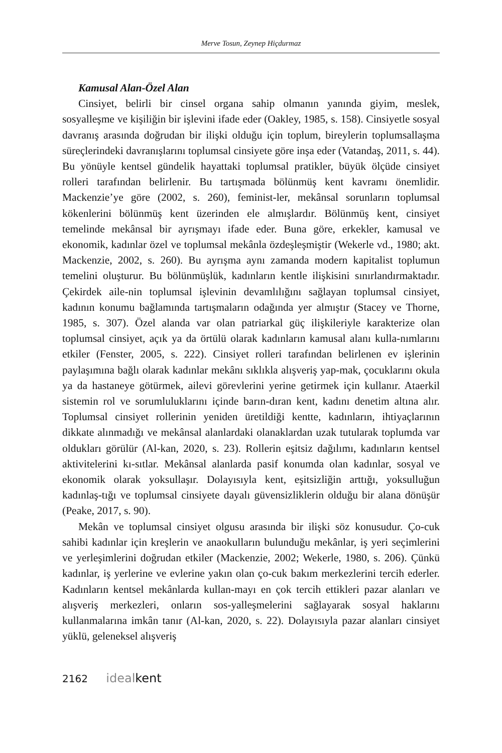Merve Tosun, Zeynep Hiçdurmaz
Kamusal Alan-Özel Alan
Cinsiyet, belirli bir cinsel organa sahip olmanın yanında giyim, meslek, sosyalleşme ve kişiliğin bir işlevini ifade eder (Oakley, 1985, s. 158). Cinsiyetle sosyal davranış arasında doğrudan bir ilişki olduğu için toplum, bireylerin toplumsallaşma süreçlerindeki davranışlarını toplumsal cinsiyete göre inşa eder (Vatandaş, 2011, s. 44). Bu yönüyle kentsel gündelik hayattaki toplumsal pratikler, büyük ölçüde cinsiyet rolleri tarafından belirlenir. Bu tartışmada bölünmüş kent kavramı önemlidir. Mackenzie’ye göre (2002, s. 260), feminist-ler, mekânsal sorunların toplumsal kökenlerini bölünmüş kent üzerinden ele almışlardır. Bölünmüş kent, cinsiyet temelinde mekânsal bir ayrışmayı ifade eder. Buna göre, erkekler, kamusal ve ekonomik, kadınlar özel ve toplumsal mekânla özdeşleşmiştir (Wekerle vd., 1980; akt. Mackenzie, 2002, s. 260). Bu ayrışma aynı zamanda modern kapitalist toplumun temelini oluşturur. Bu bölünmüşlük, kadınların kentle ilişkisini sınırlandırmaktadır. Çekirdek aile-nin toplumsal işlevinin devamlılığını sağlayan toplumsal cinsiyet, kadının konumu bağlamında tartışmaların odağında yer almıştır (Stacey ve Thorne, 1985, s. 307). Özel alanda var olan patriarkal güç ilişkileriyle karakterize olan toplumsal cinsiyet, açık ya da örtülü olarak kadınların kamusal alanı kulla-nımlarını etkiler (Fenster, 2005, s. 222). Cinsiyet rolleri tarafından belirlenen ev işlerinin paylaşımına bağlı olarak kadınlar mekânı sıklıkla alışveriş yap-mak, çocuklarını okula ya da hastaneye götürmek, ailevi görevlerini yerine getirmek için kullanır. Ataerkil sistemin rol ve sorumluluklarını içinde barın-dıran kent, kadını denetim altına alır. Toplumsal cinsiyet rollerinin yeniden üretildiği kentte, kadınların, ihtiyaçlarının dikkate alınmadığı ve mekânsal alanlardaki olanaklardan uzak tutularak toplumda var oldukları görülür (Al-kan, 2020, s. 23). Rollerin eşitsiz dağılımı, kadınların kentsel aktivitelerini kı-sıtlar. Mekânsal alanlarda pasif konumda olan kadınlar, sosyal ve ekonomik olarak yoksullaşır. Dolayısıyla kent, eşitsizliğin arttığı, yoksulluğun kadınlaş-tığı ve toplumsal cinsiyete dayalı güvensizliklerin olduğu bir alana dönüşür (Peake, 2017, s. 90).
Mekân ve toplumsal cinsiyet olgusu arasında bir ilişki söz konusudur. Ço-cuk sahibi kadınlar için kreşlerin ve anaokulların bulunduğu mekânlar, iş yeri seçimlerini ve yerleşimlerini doğrudan etkiler (Mackenzie, 2002; Wekerle, 1980, s. 206). Çünkü kadınlar, iş yerlerine ve evlerine yakın olan ço-cuk bakım merkezlerini tercih ederler. Kadınların kentsel mekânlarda kullan-mayı en çok tercih ettikleri pazar alanları ve alışveriş merkezleri, onların sos-yalleşmelerini sağlayarak sosyal haklarını kullanmalarına imkân tanır (Al-kan, 2020, s. 22). Dolayısıyla pazar alanları cinsiyet yüklü, geleneksel alışveriş
2162 ideal kent